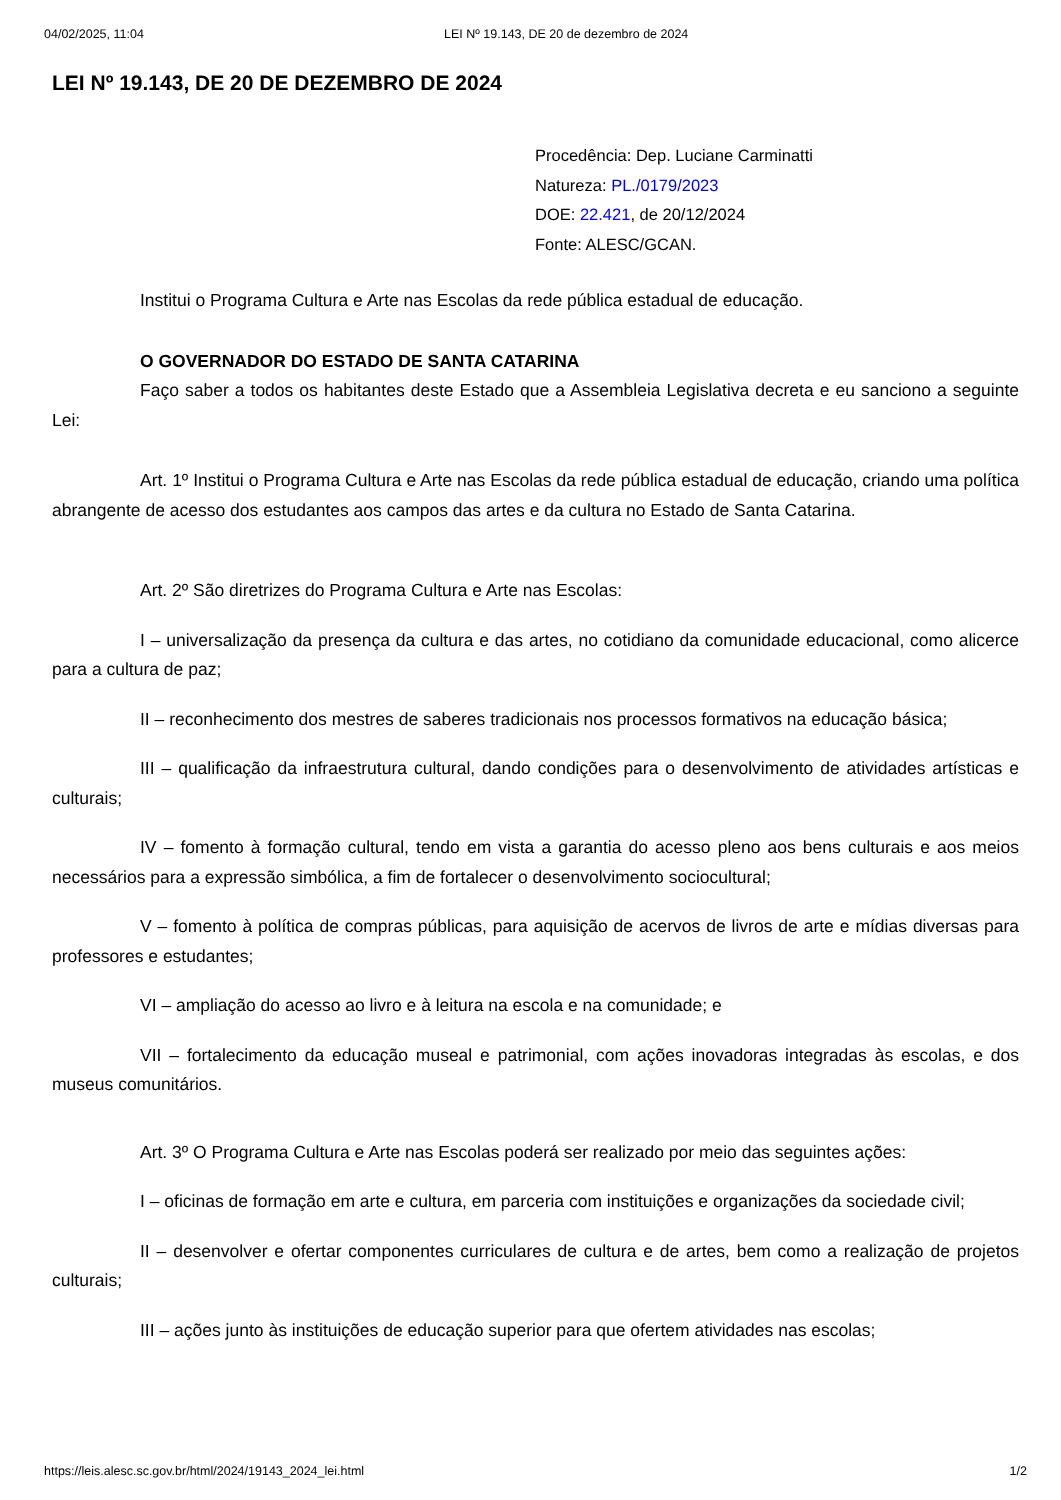04/02/2025, 11:04 LEI Nº 19.143, DE 20 de dezembro de 2024
LEI Nº 19.143, DE 20 DE DEZEMBRO DE 2024
Procedência: Dep. Luciane Carminatti
Natureza: PL./0179/2023
DOE: 22.421, de 20/12/2024
Fonte: ALESC/GCAN.
Institui o Programa Cultura e Arte nas Escolas da rede pública estadual de educação.
O GOVERNADOR DO ESTADO DE SANTA CATARINA
Faço saber a todos os habitantes deste Estado que a Assembleia Legislativa decreta e eu sanciono a seguinte Lei:
Art. 1º Institui o Programa Cultura e Arte nas Escolas da rede pública estadual de educação, criando uma política abrangente de acesso dos estudantes aos campos das artes e da cultura no Estado de Santa Catarina.
Art. 2º São diretrizes do Programa Cultura e Arte nas Escolas:
I – universalização da presença da cultura e das artes, no cotidiano da comunidade educacional, como alicerce para a cultura de paz;
II – reconhecimento dos mestres de saberes tradicionais nos processos formativos na educação básica;
III – qualificação da infraestrutura cultural, dando condições para o desenvolvimento de atividades artísticas e culturais;
IV – fomento à formação cultural, tendo em vista a garantia do acesso pleno aos bens culturais e aos meios necessários para a expressão simbólica, a fim de fortalecer o desenvolvimento sociocultural;
V – fomento à política de compras públicas, para aquisição de acervos de livros de arte e mídias diversas para professores e estudantes;
VI – ampliação do acesso ao livro e à leitura na escola e na comunidade; e
VII – fortalecimento da educação museal e patrimonial, com ações inovadoras integradas às escolas, e dos museus comunitários.
Art. 3º O Programa Cultura e Arte nas Escolas poderá ser realizado por meio das seguintes ações:
I – oficinas de formação em arte e cultura, em parceria com instituições e organizações da sociedade civil;
II – desenvolver e ofertar componentes curriculares de cultura e de artes, bem como a realização de projetos culturais;
III – ações junto às instituições de educação superior para que ofertem atividades nas escolas;
https://leis.alesc.sc.gov.br/html/2024/19143_2024_lei.html 1/2